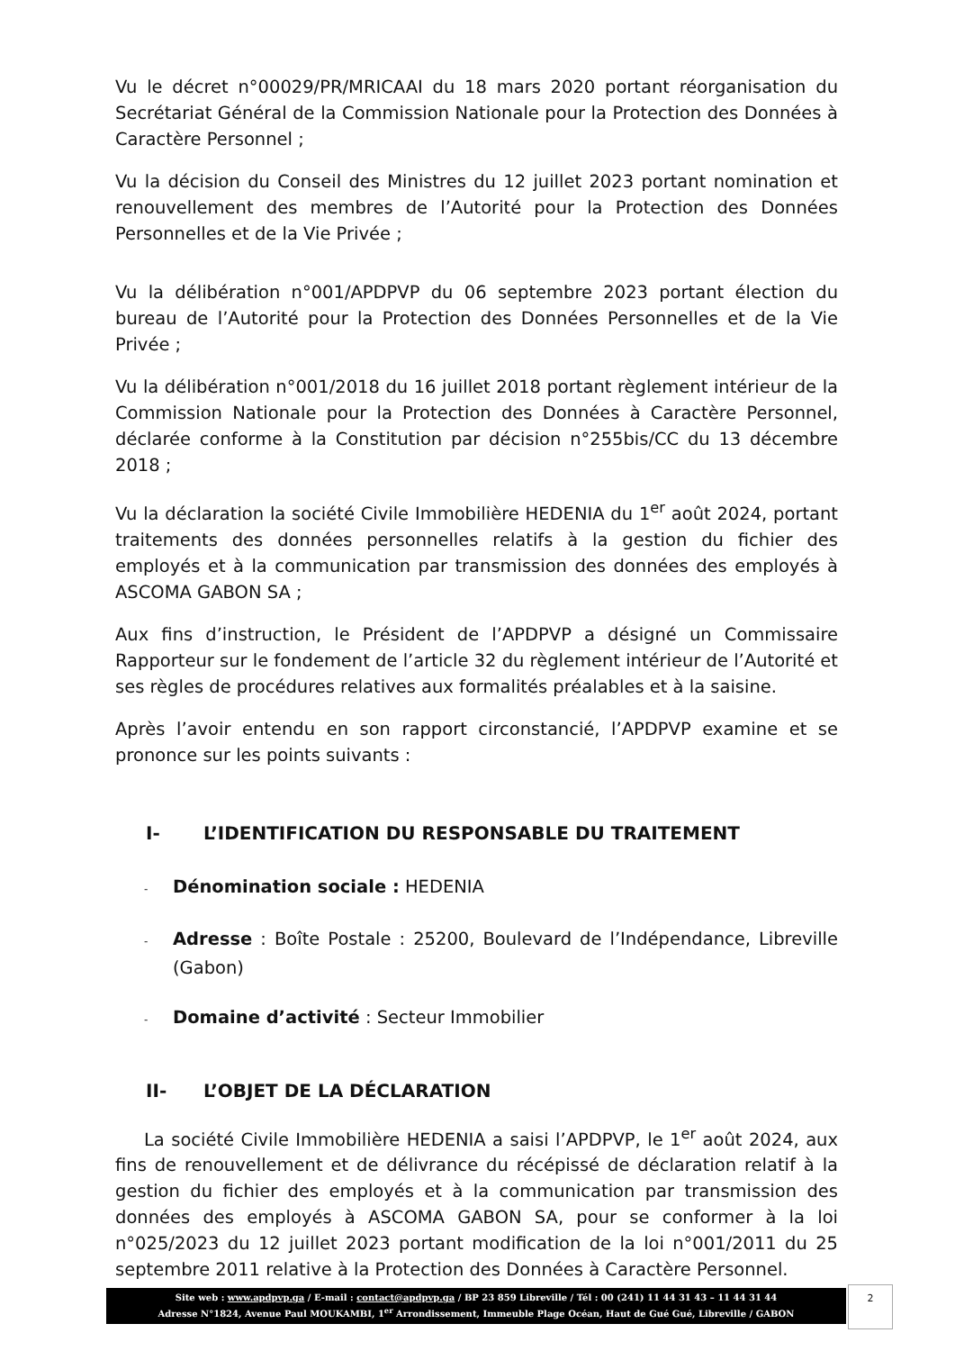Vu le décret n°00029/PR/MRICAAI du 18 mars 2020 portant réorganisation du Secrétariat Général de la Commission Nationale pour la Protection des Données à Caractère Personnel ;
Vu la décision du Conseil des Ministres du 12 juillet 2023 portant nomination et renouvellement des membres de l’Autorité pour la Protection des Données Personnelles et de la Vie Privée ;
Vu la délibération n°001/APDPVP du 06 septembre 2023 portant élection du bureau de l’Autorité pour la Protection des Données Personnelles et de la Vie Privée ;
Vu la délibération n°001/2018 du 16 juillet 2018 portant règlement intérieur de la Commission Nationale pour la Protection des Données à Caractère Personnel, déclarée conforme à la Constitution par décision n°255bis/CC du 13 décembre 2018 ;
Vu la déclaration la société Civile Immobilière HEDENIA du 1<sup>er</sup> août 2024, portant traitements des données personnelles relatifs à la gestion du fichier des employés et à la communication par transmission des données des employés à ASCOMA GABON SA ;
Aux fins d’instruction, le Président de l’APDPVP a désigné un Commissaire Rapporteur sur le fondement de l’article 32 du règlement intérieur de l’Autorité et ses règles de procédures relatives aux formalités préalables et à la saisine.
Après l’avoir entendu en son rapport circonstancié, l’APDPVP examine et se prononce sur les points suivants :
I- L’IDENTIFICATION DU RESPONSABLE DU TRAITEMENT
- Dénomination sociale : HEDENIA
- Adresse : Boîte Postale : 25200, Boulevard de l’Indépendance, Libreville (Gabon)
- Domaine d’activité : Secteur Immobilier
II- L’OBJET DE LA DÉCLARATION
La société Civile Immobilière HEDENIA a saisi l’APDPVP, le 1<sup>er</sup> août 2024, aux fins de renouvellement et de délivrance du récépissé de déclaration relatif à la gestion du fichier des employés et à la communication par transmission des données des employés à ASCOMA GABON SA, pour se conformer à la loi n°025/2023 du 12 juillet 2023 portant modification de la loi n°001/2011 du 25 septembre 2011 relative à la Protection des Données à Caractère Personnel.
Site web : www.apdpvp.ga / E-mail : contact@apdpvp.ga / BP 23 859 Libreville / Tél : 00 (241) 11 44 31 43 – 11 44 31 44
Adresse N°1824, Avenue Paul MOUKAMBI, 1<sup>er</sup> Arrondissement, Immeuble Plage Océan, Haut de Gué Gué, Libreville / GABON
2